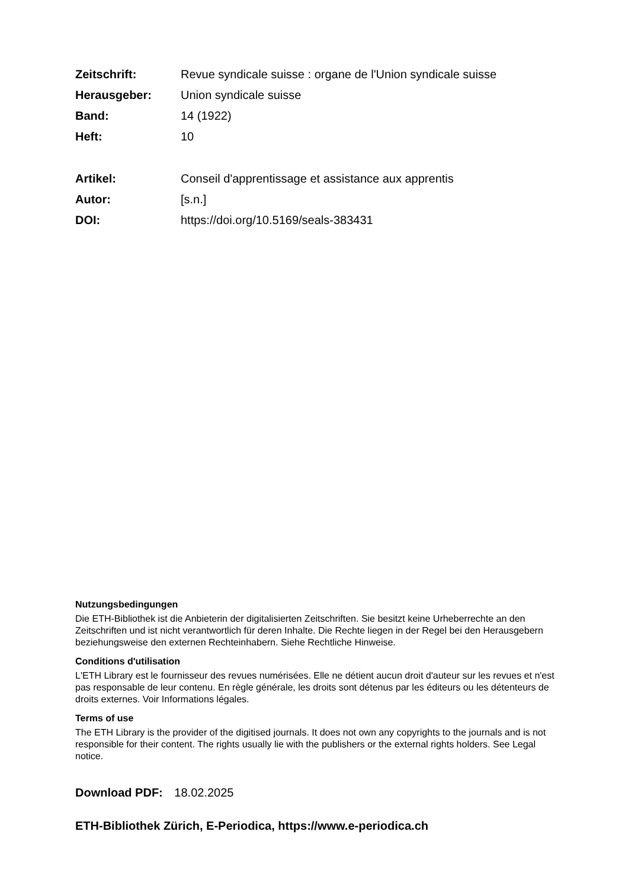Zeitschrift: Revue syndicale suisse : organe de l'Union syndicale suisse
Herausgeber: Union syndicale suisse
Band: 14 (1922)
Heft: 10
Artikel: Conseil d'apprentissage et assistance aux apprentis
Autor: [s.n.]
DOI: https://doi.org/10.5169/seals-383431
Nutzungsbedingungen
Die ETH-Bibliothek ist die Anbieterin der digitalisierten Zeitschriften. Sie besitzt keine Urheberrechte an den Zeitschriften und ist nicht verantwortlich für deren Inhalte. Die Rechte liegen in der Regel bei den Herausgebern beziehungsweise den externen Rechteinhabern. Siehe Rechtliche Hinweise.
Conditions d'utilisation
L'ETH Library est le fournisseur des revues numérisées. Elle ne détient aucun droit d'auteur sur les revues et n'est pas responsable de leur contenu. En règle générale, les droits sont détenus par les éditeurs ou les détenteurs de droits externes. Voir Informations légales.
Terms of use
The ETH Library is the provider of the digitised journals. It does not own any copyrights to the journals and is not responsible for their content. The rights usually lie with the publishers or the external rights holders. See Legal notice.
Download PDF: 18.02.2025
ETH-Bibliothek Zürich, E-Periodica, https://www.e-periodica.ch